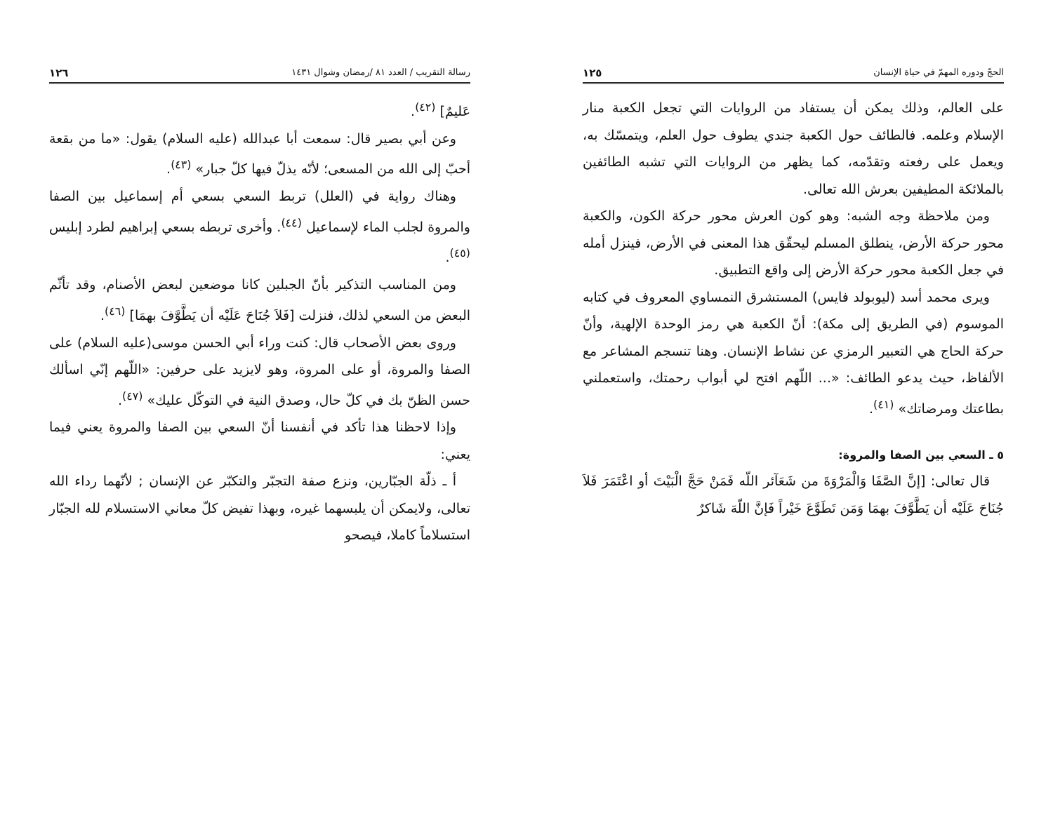الحجّ ودوره المهمّ في حياة الإنسان ١٢٥
على العالم، وذلك يمكن أن يستفاد من الروايات التي تجعل الكعبة منار الإسلام وعلمه. فالطائف حول الكعبة جندي يطوف حول العلم، ويتمسّك به، ويعمل على رفعته وتقدّمه، كما يظهر من الروايات التي تشبه الطائفين بالملائكة المطيفين بعرش الله تعالى.
ومن ملاحظة وجه الشبه: وهو كون العرش محور حركة الكون، والكعبة محور حركة الأرض، ينطلق المسلم ليحقّق هذا المعنى في الأرض، فينزل أمله في جعل الكعبة محور حركة الأرض إلى واقع التطبيق.
ويرى محمد أسد (ليوبولد فايس) المستشرق النمساوي المعروف في كتابه الموسوم (في الطريق إلى مكة): أنّ الكعبة هي رمز الوحدة الإلهية، وأنّ حركة الحاج هي التعبير الرمزي عن نشاط الإنسان. وهنا تنسجم المشاعر مع الألفاظ، حيث يدعو الطائف: «... اللّهم افتح لي أبواب رحمتك، واستعملني بطاعتك ومرضاتك» <sup>(٤١)</sup>.
٥ ـ السعي بين الصفا والمروة:
قال تعالى: [إنَّ الصَّفَا وَالْمَرْوَةَ من شَعَآئر اللّه فَمَنْ حَجَّ الْبَيْتَ أو اعْتَمَرَ فَلاَ جُنَاحَ عَلَيْه أن يَطَّوَّفَ بهمَا وَمَن تَطَوَّعَ خَيْراً فَإنَّ اللّهَ شَاكرٌ
رسالة التقريب / العدد ٨١ /رمضان وشوال ١٤٣١ ١٢٦
عَليمٌ] <sup>(٤٢)</sup>.
وعن أبي بصير قال: سمعت أبا عبدالله (عليه السلام) يقول: «ما من بقعة أحبّ إلى الله من المسعى؛ لأنّه يذلّ فيها كلّ جبار» <sup>(٤٣)</sup>.
وهناك رواية في (العلل) تربط السعي بسعي أم إسماعيل بين الصفا والمروة لجلب الماء لإسماعيل <sup>(٤٤)</sup>. وأخرى تربطه بسعي إبراهيم لطرد إبليس <sup>(٤٥)</sup>.
ومن المناسب التذكير بأنّ الجبلين كانا موضعين لبعض الأصنام، وقد تأثّم البعض من السعي لذلك، فنزلت [فَلاَ جُنَاحَ عَلَيْه أن يَطَّوَّفَ بهمَا] <sup>(٤٦)</sup>.
وروى بعض الأصحاب قال: كنت وراء أبي الحسن موسى(عليه السلام) على الصفا والمروة، أو على المروة، وهو لايزيد على حرفين: «اللّهم إنّي اسألك حسن الظنّ بك في كلّ حال، وصدق النية في التوكّل عليك» <sup>(٤٧)</sup>.
وإذا لاحظنا هذا تأكد في أنفسنا أنّ السعي بين الصفا والمروة يعني فيما يعني:
أ ـ ذلّة الجبّارين، ونزع صفة التجبّر والتكبّر عن الإنسان ; لأنّهما رداء الله تعالى، ولايمكن أن يلبسهما غيره، وبهذا تفيض كلّ معاني الاستسلام لله الجبّار استسلاماً كاملا، فيصحو